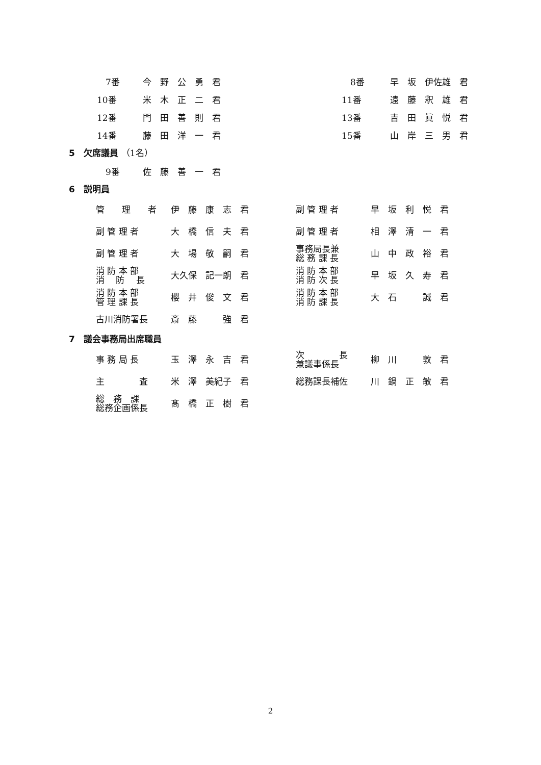| 7番 | 今 野 公 勇 君 | 8番 | 早 坂 伊佐雄 君 |
| 10番 | 米 木 正 二 君 | 11番 | 遠 藤 釈 雄 君 |
| 12番 | 門 田 善 則 君 | 13番 | 吉 田 眞 悦 君 |
| 14番 | 藤 田 洋 一 君 | 15番 | 山 岸 三 男 君 |
5　欠席議員 （1名）
| 9番 | 佐 藤 善 一 君 |
6　説明員
| 管 理 者 | 伊 藤 康 志 君 | 副 管 理 者 | 早 坂 利 悦 君 |
| 副 管 理 者 | 大 橋 信 夫 君 | 副 管 理 者 | 相 澤 清 一 君 |
| 副 管 理 者 | 大 場 敬 嗣 君 | 事務局長兼 総 務 課 長 | 山 中 政 裕 君 |
| 消 防 本 部 消 防 長 | 大久保 記一朗 君 | 消 防 本 部 消 防 次 長 | 早 坂 久 寿 君 |
| 消 防 本 部 管 理 課 長 | 櫻 井 俊 文 君 | 消 防 本 部 消 防 課 長 | 大 石 誠 君 |
| 古川消防署長 | 斎 藤 強 君 | | |
7　議会事務局出席職員
| 事 務 局 長 | 玉 澤 永 吉 君 | 次 長 兼議事係長 | 柳 川 敦 君 |
| 主 査 | 米 澤 美紀子 君 | 総務課長補佐 | 川 鍋 正 敏 君 |
| 総 務 課 総務企画係長 | 髙 橋 正 樹 君 | | |
2